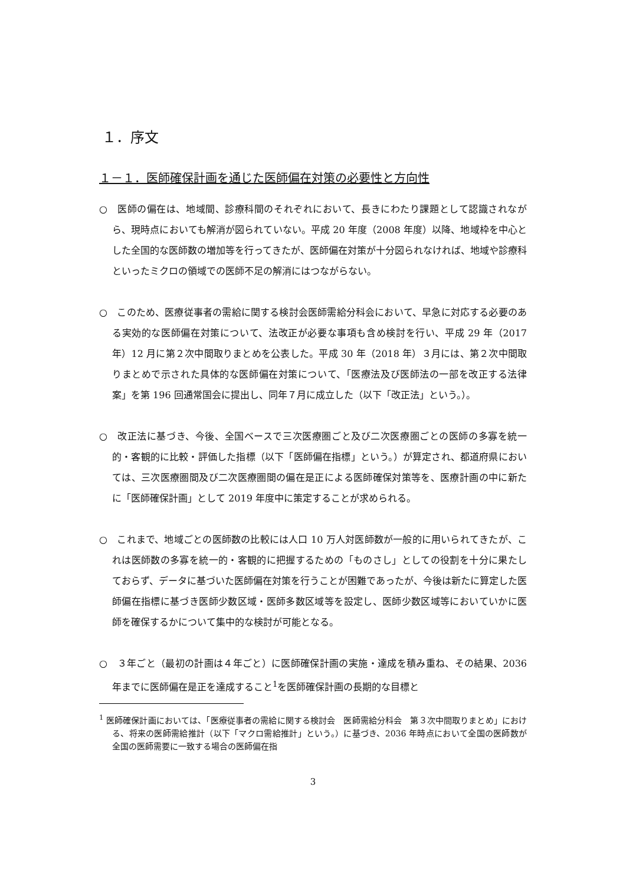１．序文
１－１．医師確保計画を通じた医師偏在対策の必要性と方向性
○　医師の偏在は、地域間、診療科間のそれぞれにおいて、長きにわたり課題として認識されながら、現時点においても解消が図られていない。平成 20 年度（2008 年度）以降、地域枠を中心とした全国的な医師数の増加等を行ってきたが、医師偏在対策が十分図られなければ、地域や診療科といったミクロの領域での医師不足の解消にはつながらない。
○　このため、医療従事者の需給に関する検討会医師需給分科会において、早急に対応する必要のある実効的な医師偏在対策について、法改正が必要な事項も含め検討を行い、平成 29 年（2017 年）12 月に第２次中間取りまとめを公表した。平成 30 年（2018 年）３月には、第２次中間取りまとめで示された具体的な医師偏在対策について、「医療法及び医師法の一部を改正する法律案」を第 196 回通常国会に提出し、同年７月に成立した（以下「改正法」という。）。
○　改正法に基づき、今後、全国ベースで三次医療圏ごと及び二次医療圏ごとの医師の多寡を統一的・客観的に比較・評価した指標（以下「医師偏在指標」という。）が算定され、都道府県においては、三次医療圏間及び二次医療圏間の偏在是正による医師確保対策等を、医療計画の中に新たに「医師確保計画」として 2019 年度中に策定することが求められる。
○　これまで、地域ごとの医師数の比較には人口 10 万人対医師数が一般的に用いられてきたが、これは医師数の多寡を統一的・客観的に把握するための「ものさし」としての役割を十分に果たしておらず、データに基づいた医師偏在対策を行うことが困難であったが、今後は新たに算定した医師偏在指標に基づき医師少数区域・医師多数区域等を設定し、医師少数区域等においていかに医師を確保するかについて集中的な検討が可能となる。
○　３年ごと（最初の計画は４年ごと）に医師確保計画の実施・達成を積み重ね、その結果、2036 年までに医師偏在是正を達成すること<sup>1</sup>を医師確保計画の長期的な目標と
<sup>1</sup> 医師確保計画においては、「医療従事者の需給に関する検討会　医師需給分科会　第３次中間取りまとめ」における、将来の医師需給推計（以下「マクロ需給推計」という。）に基づき、2036 年時点において全国の医師数が全国の医師需要に一致する場合の医師偏在指
3